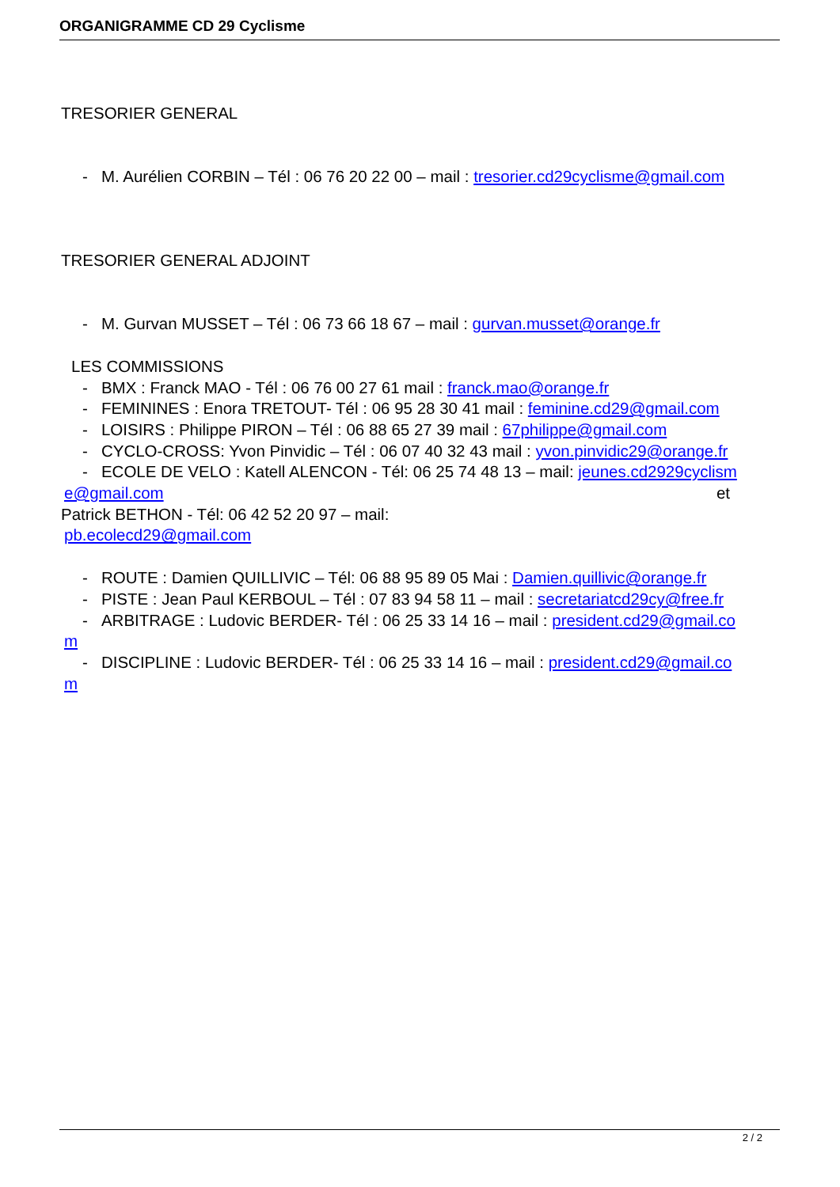ORGANIGRAMME CD 29 Cyclisme
TRESORIER GENERAL
- M. Aurélien CORBIN – Tél : 06 76 20 22 00 – mail : tresorier.cd29cyclisme@gmail.com
TRESORIER GENERAL ADJOINT
- M. Gurvan MUSSET – Tél : 06 73 66 18 67 – mail : gurvan.musset@orange.fr
LES COMMISSIONS
- BMX : Franck MAO - Tél : 06 76 00 27 61 mail : franck.mao@orange.fr
- FEMININES : Enora TRETOUT- Tél : 06 95 28 30 41 mail : feminine.cd29@gmail.com
- LOISIRS : Philippe PIRON – Tél : 06 88 65 27 39 mail : 67philippe@gmail.com
- CYCLO-CROSS: Yvon Pinvidic – Tél : 06 07 40 32 43 mail : yvon.pinvidic29@orange.fr
- ECOLE DE VELO : Katell ALENCON - Tél: 06 25 74 48 13 – mail: jeunes.cd2929cyclism
e@gmail.com et
Patrick BETHON - Tél: 06 42 52 20 97 – mail:
pb.ecolecd29@gmail.com
- ROUTE : Damien QUILLIVIC – Tél: 06 88 95 89 05 Mai : Damien.quillivic@orange.fr
- PISTE : Jean Paul KERBOUL – Tél : 07 83 94 58 11 – mail : secretariatcd29cy@free.fr
- ARBITRAGE : Ludovic BERDER- Tél : 06 25 33 14 16 – mail : president.cd29@gmail.co
m
- DISCIPLINE : Ludovic BERDER- Tél : 06 25 33 14 16 – mail : president.cd29@gmail.co
m
2 / 2